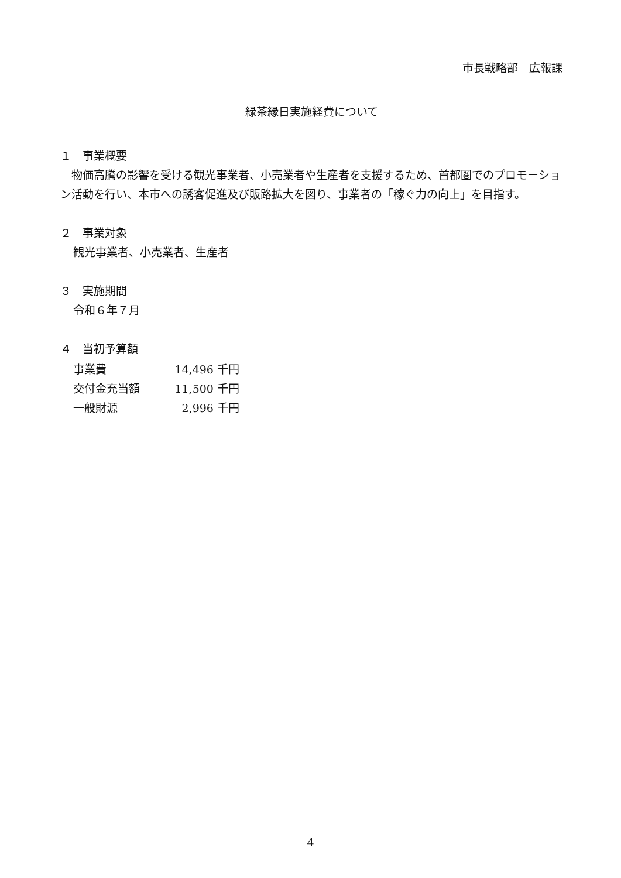市長戦略部　広報課
緑茶縁日実施経費について
１　事業概要
　物価高騰の影響を受ける観光事業者、小売業者や生産者を支援するため、首都圏でのプロモーション活動を行い、本市への誘客促進及び販路拡大を図り、事業者の「稼ぐ力の向上」を目指す。
２　事業対象
観光事業者、小売業者、生産者
３　実施期間
令和６年７月
４　当初予算額
| 事業費 | 14,496 千円 |
| 交付金充当額 | 11,500 千円 |
| 一般財源 | 2,996 千円 |
4